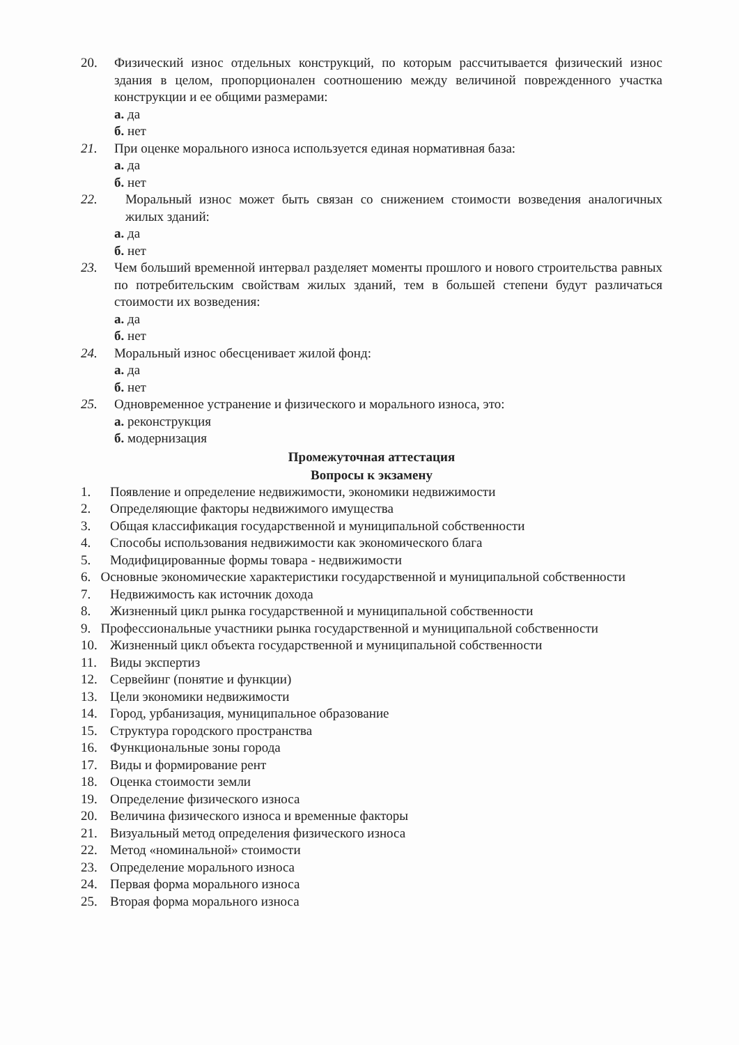20. Физический износ отдельных конструкций, по которым рассчитывается физический износ здания в целом, пропорционален соотношению между величиной поврежденного участка конструкции и ее общими размерами:
а. да
б. нет
21. При оценке морального износа используется единая нормативная база:
а. да
б. нет
22. Моральный износ может быть связан со снижением стоимости возведения аналогичных жилых зданий:
а. да
б. нет
23. Чем больший временной интервал разделяет моменты прошлого и нового строительства равных по потребительским свойствам жилых зданий, тем в большей степени будут различаться стоимости их возведения:
а. да
б. нет
24. Моральный износ обесценивает жилой фонд:
а. да
б. нет
25. Одновременное устранение и физического и морального износа, это:
а. реконструкция
б. модернизация
Промежуточная аттестация
Вопросы к экзамену
1. Появление и определение недвижимости, экономики недвижимости
2. Определяющие факторы недвижимого имущества
3. Общая классификация государственной и муниципальной собственности
4. Способы использования недвижимости как экономического блага
5. Модифицированные формы товара - недвижимости
6. Основные экономические характеристики государственной и муниципальной собственности
7. Недвижимость как источник дохода
8. Жизненный цикл рынка государственной и муниципальной собственности
9. Профессиональные участники рынка государственной и муниципальной собственности
10. Жизненный цикл объекта государственной и муниципальной собственности
11. Виды экспертиз
12. Сервейинг (понятие и функции)
13. Цели экономики недвижимости
14. Город, урбанизация, муниципальное образование
15. Структура городского пространства
16. Функциональные зоны города
17. Виды и формирование рент
18. Оценка стоимости земли
19. Определение физического износа
20. Величина физического износа и временные факторы
21. Визуальный метод определения физического износа
22. Метод «номинальной» стоимости
23. Определение морального износа
24. Первая форма морального износа
25. Вторая форма морального износа